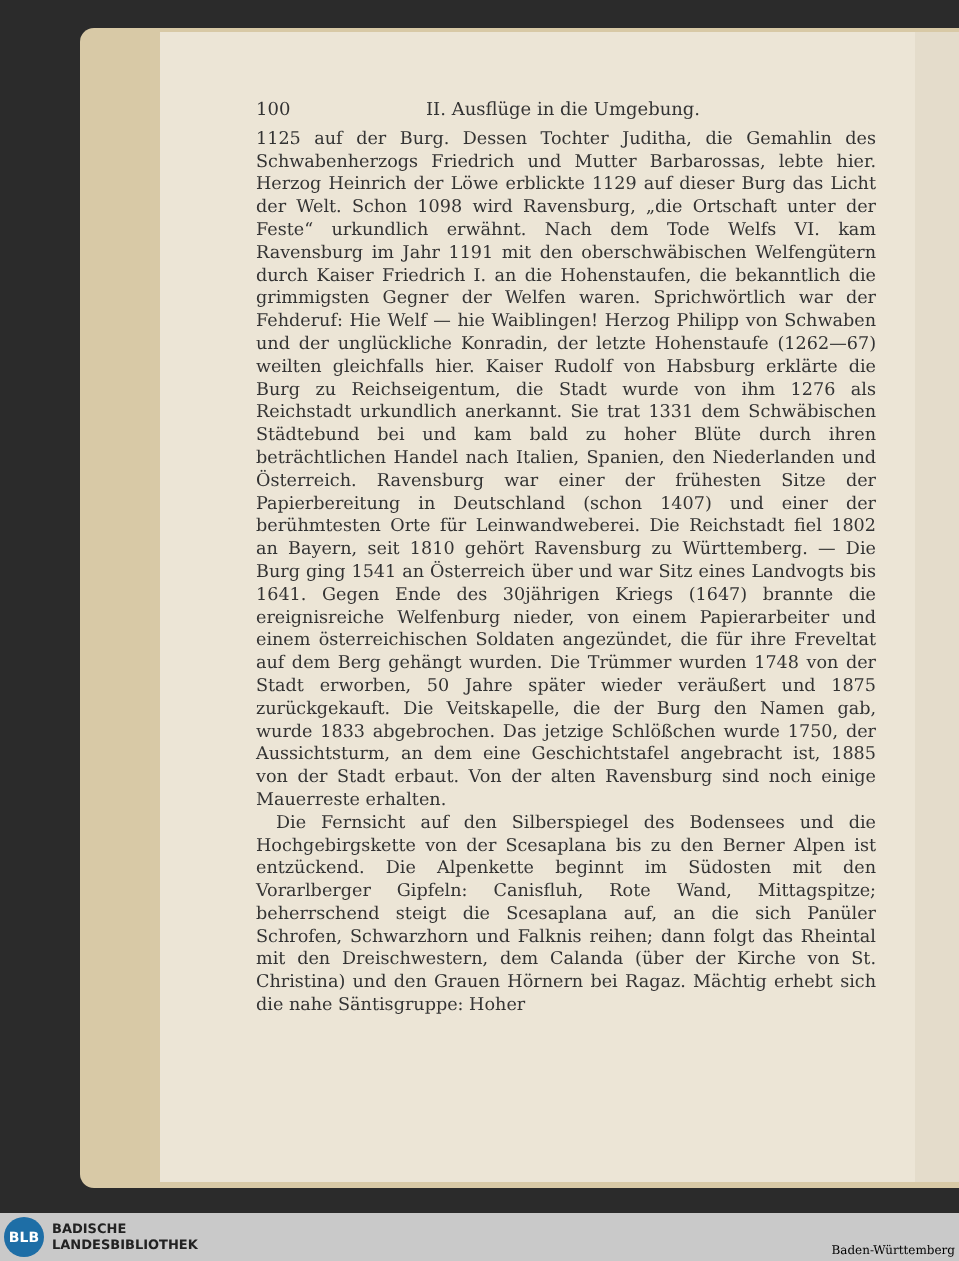100 II. Ausflüge in die Umgebung.
1125 auf der Burg. Dessen Tochter Juditha, die Gemahlin des Schwabenherzogs Friedrich und Mutter Barbarossas, lebte hier. Herzog Heinrich der Löwe erblickte 1129 auf dieser Burg das Licht der Welt. Schon 1098 wird Ravensburg, „die Ortschaft unter der Feste“ urkundlich erwähnt. Nach dem Tode Welfs VI. kam Ravensburg im Jahr 1191 mit den oberschwäbischen Welfengütern durch Kaiser Friedrich I. an die Hohenstaufen, die bekanntlich die grimmigsten Gegner der Welfen waren. Sprichwörtlich war der Fehderuf: Hie Welf — hie Waiblingen! Herzog Philipp von Schwaben und der unglückliche Konradin, der letzte Hohenstaufe (1262—67) weilten gleichfalls hier. Kaiser Rudolf von Habsburg erklärte die Burg zu Reichseigentum, die Stadt wurde von ihm 1276 als Reichstadt urkundlich anerkannt. Sie trat 1331 dem Schwäbischen Städtebund bei und kam bald zu hoher Blüte durch ihren beträchtlichen Handel nach Italien, Spanien, den Niederlanden und Österreich. Ravensburg war einer der frühesten Sitze der Papierbereitung in Deutschland (schon 1407) und einer der berühmtesten Orte für Leinwandweberei. Die Reichstadt fiel 1802 an Bayern, seit 1810 gehört Ravensburg zu Württemberg. — Die Burg ging 1541 an Österreich über und war Sitz eines Landvogts bis 1641. Gegen Ende des 30jährigen Kriegs (1647) brannte die ereignisreiche Welfenburg nieder, von einem Papierarbeiter und einem österreichischen Soldaten angezündet, die für ihre Freveltat auf dem Berg gehängt wurden. Die Trümmer wurden 1748 von der Stadt erworben, 50 Jahre später wieder veräußert und 1875 zurückgekauft. Die Veitskapelle, die der Burg den Namen gab, wurde 1833 abgebrochen. Das jetzige Schlößchen wurde 1750, der Aussichtsturm, an dem eine Geschichtstafel angebracht ist, 1885 von der Stadt erbaut. Von der alten Ravensburg sind noch einige Mauerreste erhalten.
Die Fernsicht auf den Silberspiegel des Bodensees und die Hochgebirgskette von der Scesaplana bis zu den Berner Alpen ist entzückend. Die Alpenkette beginnt im Südosten mit den Vorarlberger Gipfeln: Canisfluh, Rote Wand, Mittagspitze; beherrschend steigt die Scesaplana auf, an die sich Panüler Schrofen, Schwarzhorn und Falknis reihen; dann folgt das Rheintal mit den Dreischwestern, dem Calanda (über der Kirche von St. Christina) und den Grauen Hörnern bei Ragaz. Mächtig erhebt sich die nahe Säntisgruppe: Hoher
BLB
BADISCHE
LANDESBIBLIOTHEK
Baden-Württemberg